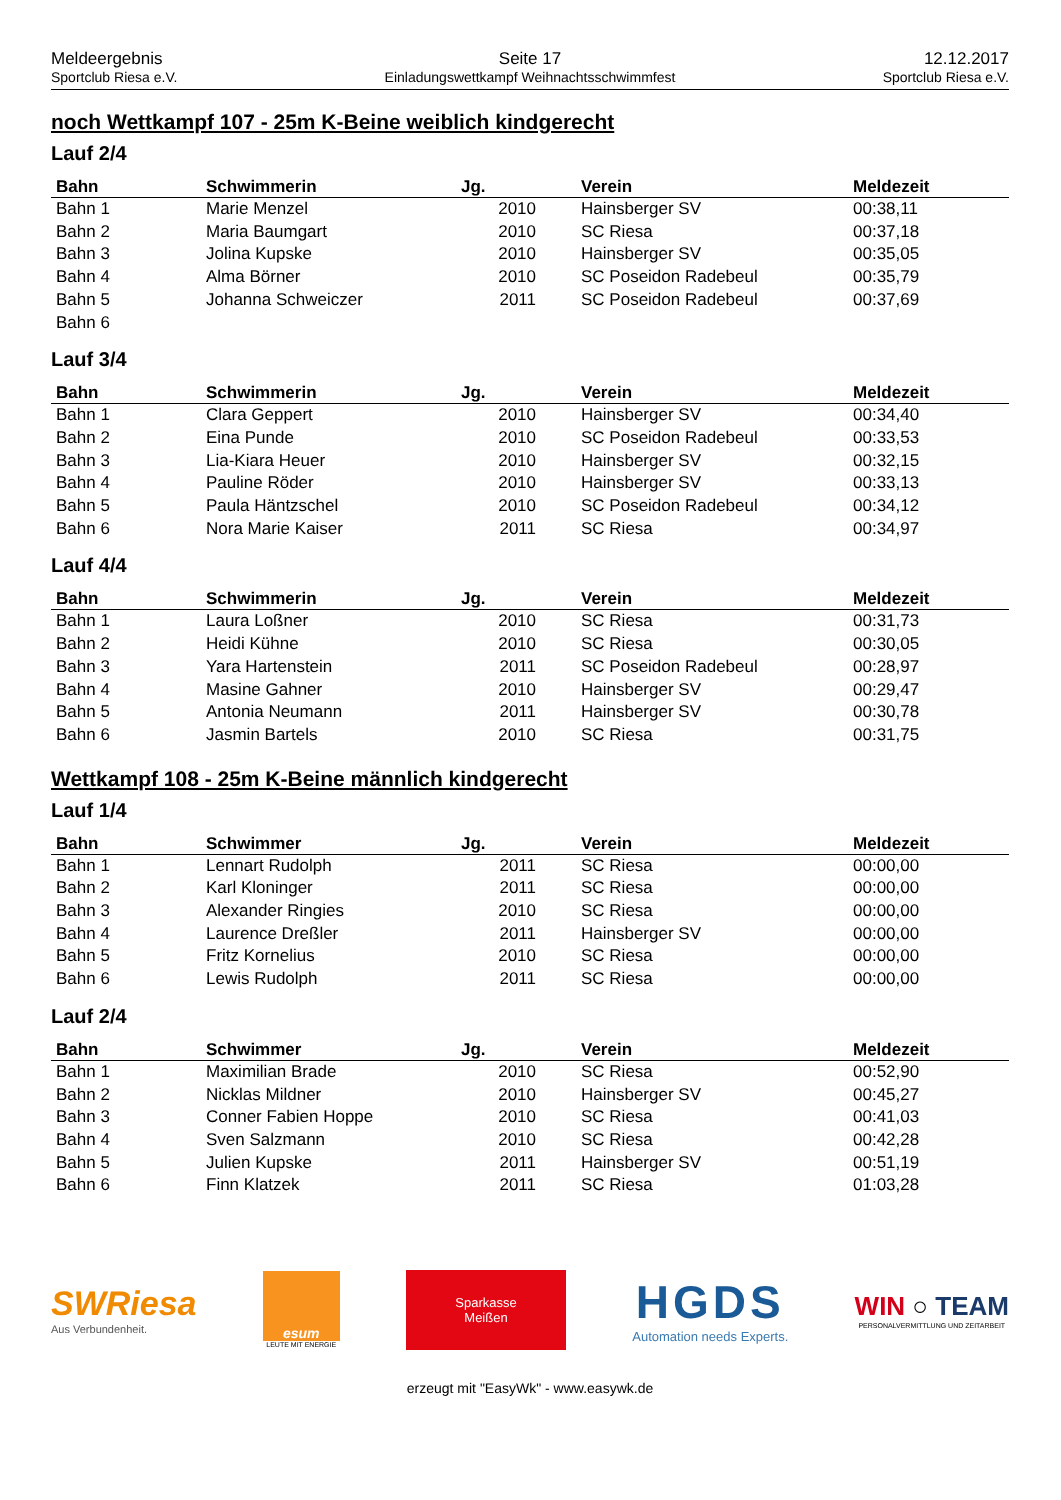Meldeergebnis
Sportclub Riesa e.V.
Seite 17
Einladungswettkampf Weihnachtsschwimmfest
12.12.2017
Sportclub Riesa e.V.
noch Wettkampf 107 - 25m K-Beine weiblich kindgerecht
Lauf 2/4
| Bahn | Schwimmerin | Jg. | Verein | Meldezeit |
| --- | --- | --- | --- | --- |
| Bahn 1 | Marie Menzel | 2010 | Hainsberger SV | 00:38,11 |
| Bahn 2 | Maria Baumgart | 2010 | SC Riesa | 00:37,18 |
| Bahn 3 | Jolina Kupske | 2010 | Hainsberger SV | 00:35,05 |
| Bahn 4 | Alma Börner | 2010 | SC Poseidon Radebeul | 00:35,79 |
| Bahn 5 | Johanna Schweiczer | 2011 | SC Poseidon Radebeul | 00:37,69 |
| Bahn 6 | | | | |
Lauf 3/4
| Bahn | Schwimmerin | Jg. | Verein | Meldezeit |
| --- | --- | --- | --- | --- |
| Bahn 1 | Clara Geppert | 2010 | Hainsberger SV | 00:34,40 |
| Bahn 2 | Eina Punde | 2010 | SC Poseidon Radebeul | 00:33,53 |
| Bahn 3 | Lia-Kiara Heuer | 2010 | Hainsberger SV | 00:32,15 |
| Bahn 4 | Pauline Röder | 2010 | Hainsberger SV | 00:33,13 |
| Bahn 5 | Paula Häntzschel | 2010 | SC Poseidon Radebeul | 00:34,12 |
| Bahn 6 | Nora Marie Kaiser | 2011 | SC Riesa | 00:34,97 |
Lauf 4/4
| Bahn | Schwimmerin | Jg. | Verein | Meldezeit |
| --- | --- | --- | --- | --- |
| Bahn 1 | Laura Loßner | 2010 | SC Riesa | 00:31,73 |
| Bahn 2 | Heidi Kühne | 2010 | SC Riesa | 00:30,05 |
| Bahn 3 | Yara Hartenstein | 2011 | SC Poseidon Radebeul | 00:28,97 |
| Bahn 4 | Masine Gahner | 2010 | Hainsberger SV | 00:29,47 |
| Bahn 5 | Antonia Neumann | 2011 | Hainsberger SV | 00:30,78 |
| Bahn 6 | Jasmin Bartels | 2010 | SC Riesa | 00:31,75 |
Wettkampf 108 - 25m K-Beine männlich kindgerecht
Lauf 1/4
| Bahn | Schwimmer | Jg. | Verein | Meldezeit |
| --- | --- | --- | --- | --- |
| Bahn 1 | Lennart Rudolph | 2011 | SC Riesa | 00:00,00 |
| Bahn 2 | Karl Kloninger | 2011 | SC Riesa | 00:00,00 |
| Bahn 3 | Alexander Ringies | 2010 | SC Riesa | 00:00,00 |
| Bahn 4 | Laurence Dreßler | 2011 | Hainsberger SV | 00:00,00 |
| Bahn 5 | Fritz Kornelius | 2010 | SC Riesa | 00:00,00 |
| Bahn 6 | Lewis Rudolph | 2011 | SC Riesa | 00:00,00 |
Lauf 2/4
| Bahn | Schwimmer | Jg. | Verein | Meldezeit |
| --- | --- | --- | --- | --- |
| Bahn 1 | Maximilian Brade | 2010 | SC Riesa | 00:52,90 |
| Bahn 2 | Nicklas Mildner | 2010 | Hainsberger SV | 00:45,27 |
| Bahn 3 | Conner Fabien Hoppe | 2010 | SC Riesa | 00:41,03 |
| Bahn 4 | Sven Salzmann | 2010 | SC Riesa | 00:42,28 |
| Bahn 5 | Julien Kupske | 2011 | Hainsberger SV | 00:51,19 |
| Bahn 6 | Finn Klatzek | 2011 | SC Riesa | 01:03,28 |
SWRiesa
Aus Verbundenheit.
esum
LEUTE MIT ENERGIE
Sparkasse
Meißen
HGDS
Automation needs Experts.
WIN ○ TEAM
PERSONALVERMITTLUNG UND ZEITARBEIT
erzeugt mit "EasyWk" - www.easywk.de